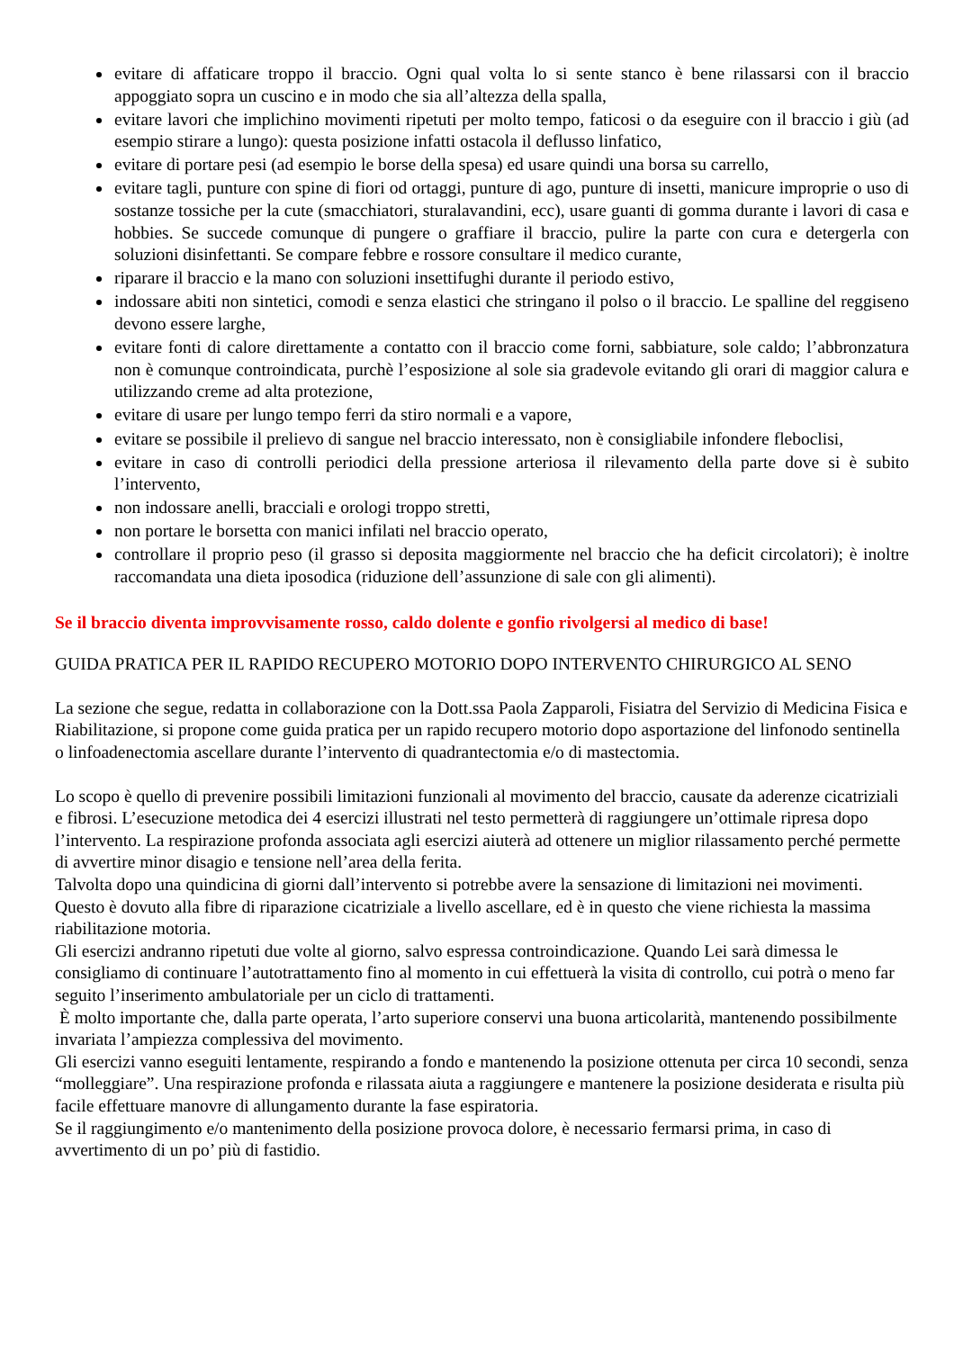evitare di affaticare troppo il braccio. Ogni qual volta lo si sente stanco è bene rilassarsi con il braccio appoggiato sopra un cuscino e in modo che sia all’altezza della spalla,
evitare lavori che implichino movimenti ripetuti per molto tempo, faticosi o da eseguire con il braccio i giù (ad esempio stirare a lungo): questa posizione infatti ostacola il deflusso linfatico,
evitare di portare pesi (ad esempio le borse della spesa) ed usare quindi una borsa su carrello,
evitare tagli, punture con spine di fiori od ortaggi, punture di ago, punture di insetti, manicure improprie o uso di sostanze tossiche per la cute (smacchiatori, sturalavandini, ecc), usare guanti di gomma durante i lavori di casa e hobbies. Se succede comunque di pungere o graffiare il braccio, pulire la parte con cura e detergerla con soluzioni disinfettanti. Se compare febbre e rossore consultare il medico curante,
riparare il braccio e la mano con soluzioni insettifughi durante il periodo estivo,
indossare abiti non sintetici, comodi e senza elastici che stringano il polso o il braccio. Le spalline del reggiseno devono essere larghe,
evitare fonti di calore direttamente a contatto con il braccio come forni, sabbiature, sole caldo; l’abbronzatura non è comunque controindicata, purchè l’esposizione al sole sia gradevole evitando gli orari di maggior calura e utilizzando creme ad alta protezione,
evitare di usare per lungo tempo ferri da stiro normali e a vapore,
evitare se possibile il prelievo di sangue nel braccio interessato, non è consigliabile infondere fleboclisi,
evitare in caso di controlli periodici della pressione arteriosa il rilevamento della parte dove si è subito l’intervento,
non indossare anelli, bracciali e orologi troppo stretti,
non portare le borsetta con manici infilati nel braccio operato,
controllare il proprio peso (il grasso si deposita maggiormente nel braccio che ha deficit circolatori); è inoltre raccomandata una dieta iposodica (riduzione dell’assunzione di sale con gli alimenti).
Se il braccio diventa improvvisamente rosso, caldo dolente e gonfio rivolgersi al medico di base!
GUIDA PRATICA PER IL RAPIDO RECUPERO MOTORIO DOPO INTERVENTO CHIRURGICO AL SENO
La sezione che segue, redatta in collaborazione con la Dott.ssa Paola Zapparoli, Fisiatra del Servizio di Medicina Fisica e Riabilitazione, si propone come guida pratica per un rapido recupero motorio dopo asportazione del linfonodo sentinella o linfoadenectomia ascellare durante l’intervento di quadrantectomia e/o di mastectomia.
Lo scopo è quello di prevenire possibili limitazioni funzionali al movimento del braccio, causate da aderenze cicatriziali e fibrosi. L’esecuzione metodica dei 4 esercizi illustrati nel testo permetterà di raggiungere un’ottimale ripresa dopo l’intervento. La respirazione profonda associata agli esercizi aiuterà ad ottenere un miglior rilassamento perché permette di avvertire minor disagio e tensione nell’area della ferita.
Talvolta dopo una quindicina di giorni dall’intervento si potrebbe avere la sensazione di limitazioni nei movimenti. Questo è dovuto alla fibre di riparazione cicatriziale a livello ascellare, ed è in questo che viene richiesta la massima riabilitazione motoria.
Gli esercizi andranno ripetuti due volte al giorno, salvo espressa controindicazione. Quando Lei sarà dimessa le consigliamo di continuare l’autotrattamento fino al momento in cui effettuerà la visita di controllo, cui potrà o meno far seguito l’inserimento ambulatoriale per un ciclo di trattamenti.
È molto importante che, dalla parte operata, l’arto superiore conservi una buona articolarità, mantenendo possibilmente invariata l’ampiezza complessiva del movimento.
Gli esercizi vanno eseguiti lentamente, respirando a fondo e mantenendo la posizione ottenuta per circa 10 secondi, senza “molleggiare”. Una respirazione profonda e rilassata aiuta a raggiungere e mantenere la posizione desiderata e risulta più facile effettuare manovre di allungamento durante la fase espiratoria.
Se il raggiungimento e/o mantenimento della posizione provoca dolore, è necessario fermarsi prima, in caso di avvertimento di un po’ più di fastidio.